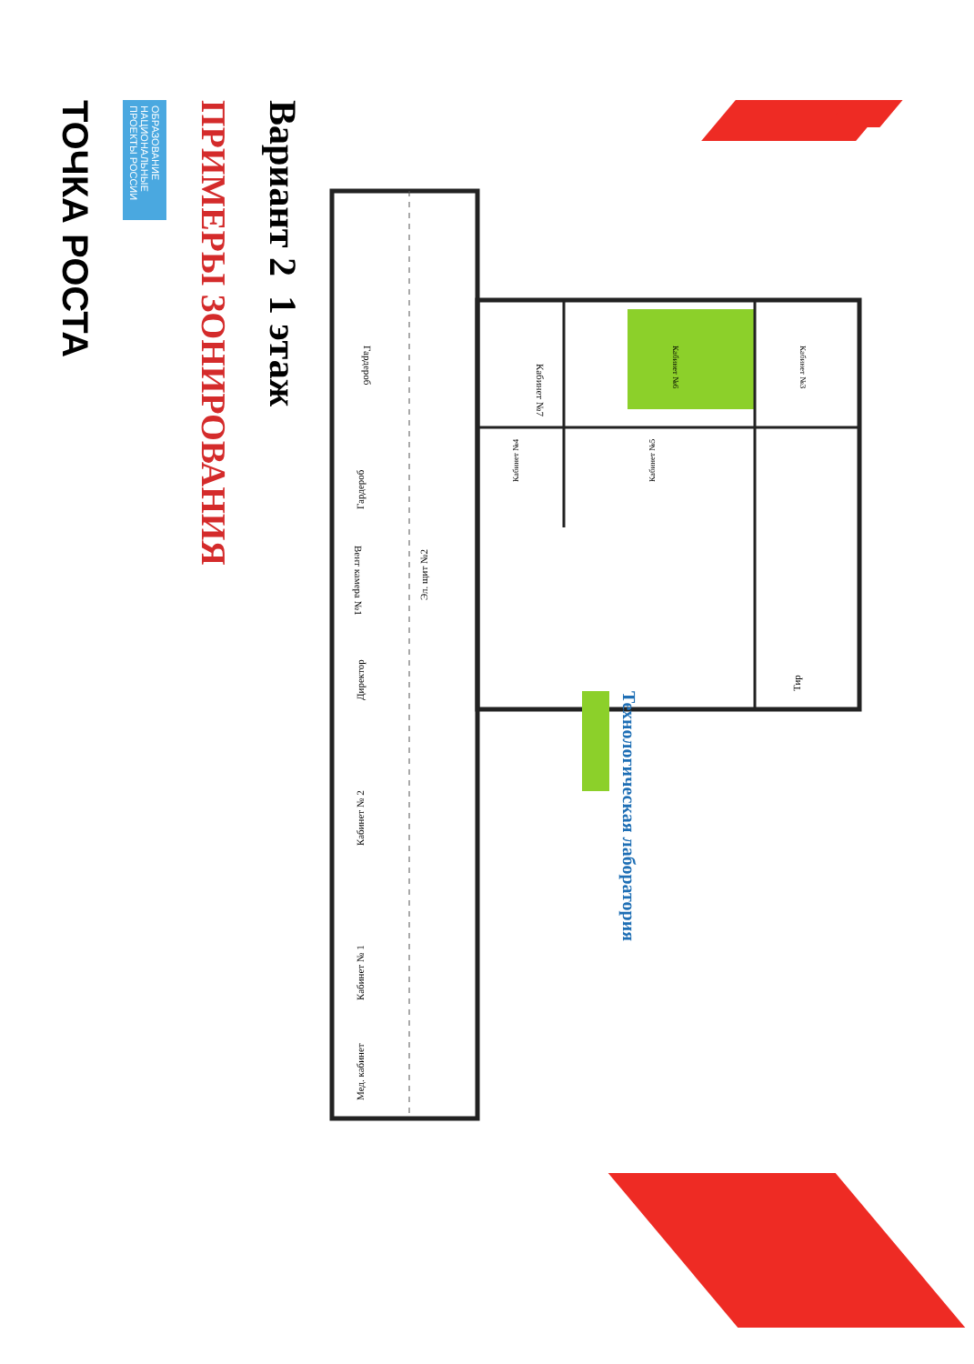ТОЧКА РОСТА
ОБРАЗОВАНИЕ НАЦИОНАЛЬНЫЕ ПРОЕКТЫ РОССИИ
ПРИМЕРЫ ЗОНИРОВАНИЯ
Вариант 2 1 этаж
Кабинет №7
Кабинет №6
Кабинет №3
Кабинет №4
Кабинет №5
Тир
Гардероб
Гардероб
Вент камера №1
Эл. щит №2
Директор
Кабинет № 2
Кабинет № 1
Мед. кабинет
Технологическая лаборатория